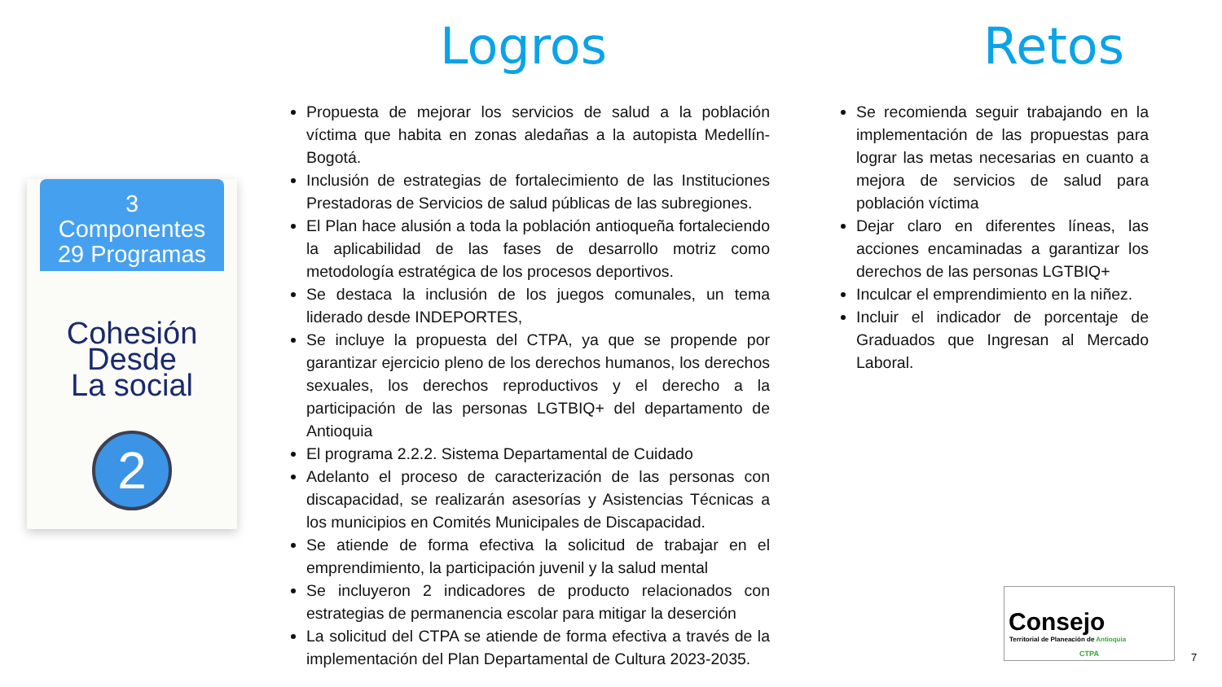3
Componentes
29 Programas
Cohesión
Desde
La social
2
Logros
Propuesta de mejorar los servicios de salud a la población víctima que habita en zonas aledañas a la autopista Medellín-Bogotá.
Inclusión de estrategias de fortalecimiento de las Instituciones Prestadoras de Servicios de salud públicas de las subregiones.
El Plan hace alusión a toda la población antioqueña fortaleciendo la aplicabilidad de las fases de desarrollo motriz como metodología estratégica de los procesos deportivos.
Se destaca la inclusión de los juegos comunales, un tema liderado desde INDEPORTES,
Se incluye la propuesta del CTPA, ya que se propende por garantizar ejercicio pleno de los derechos humanos, los derechos sexuales, los derechos reproductivos y el derecho a la participación de las personas LGTBIQ+ del departamento de Antioquia
El programa 2.2.2. Sistema Departamental de Cuidado
Adelanto el proceso de caracterización de las personas con discapacidad, se realizarán asesorías y Asistencias Técnicas a los municipios en Comités Municipales de Discapacidad.
Se atiende de forma efectiva la solicitud de trabajar en el emprendimiento, la participación juvenil y la salud mental
Se incluyeron 2 indicadores de producto relacionados con estrategias de permanencia escolar para mitigar la deserción
La solicitud del CTPA se atiende de forma efectiva a través de la implementación del Plan Departamental de Cultura 2023-2035.
Retos
Se recomienda seguir trabajando en la implementación de las propuestas para lograr las metas necesarias en cuanto a mejora de servicios de salud para población víctima
Dejar claro en diferentes líneas, las acciones encaminadas a garantizar los derechos de las personas LGTBIQ+
Inculcar el emprendimiento en la niñez.
Incluir el indicador de porcentaje de Graduados que Ingresan al Mercado Laboral.
Consejo
Territorial de Planeación de Antioquia
CTPA
7